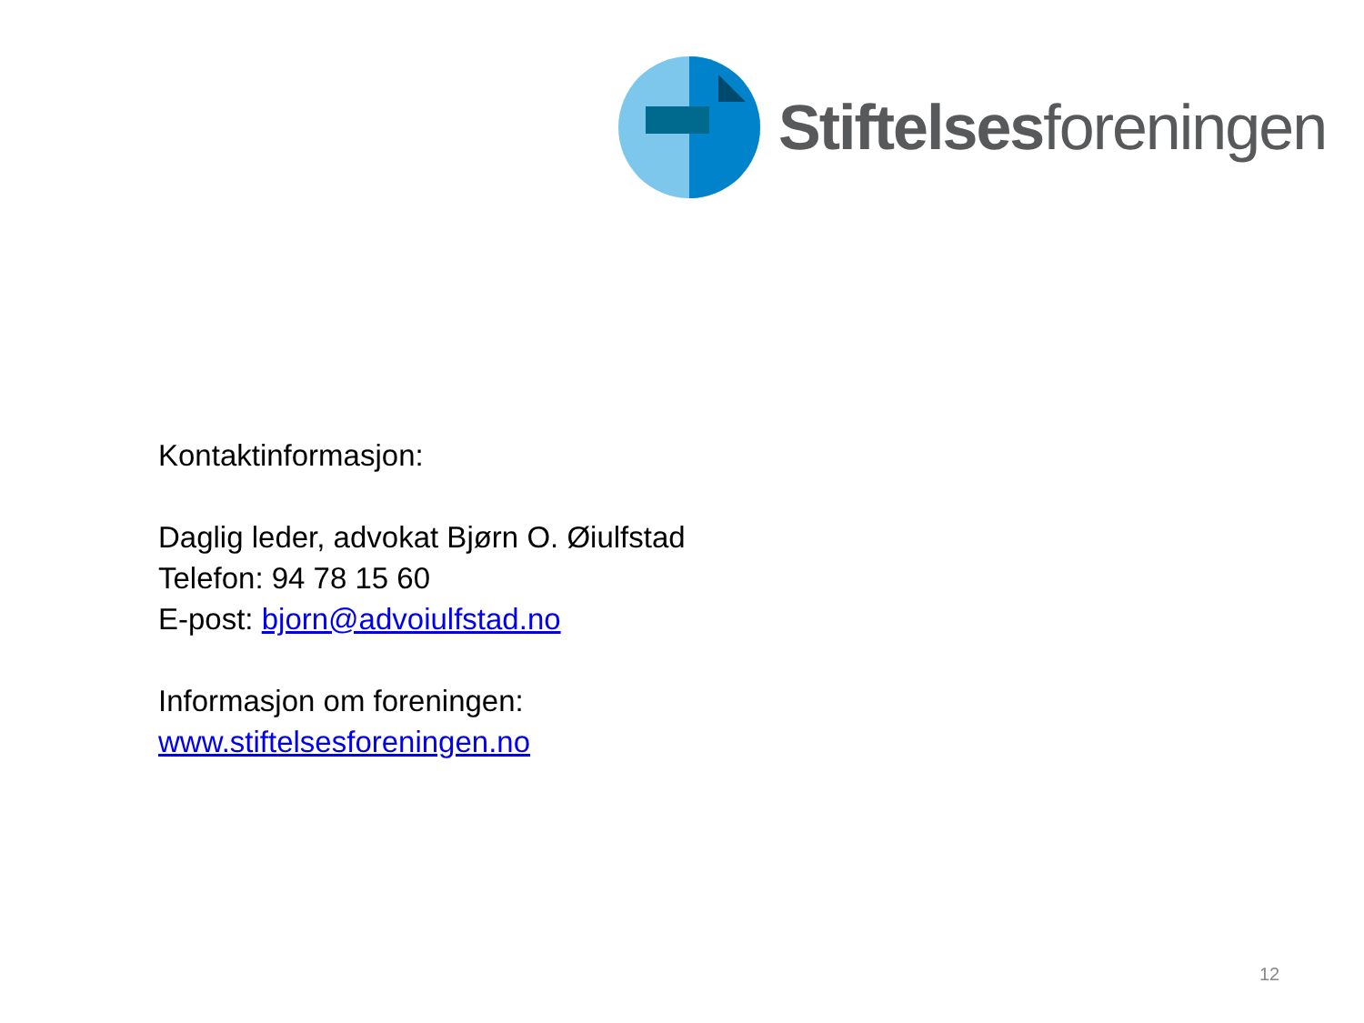Stiftelsesforeningen
Kontaktinformasjon:
Daglig leder, advokat Bjørn O. Øiulfstad
Telefon: 94 78 15 60
E-post: bjorn@advoiulfstad.no
Informasjon om foreningen:
www.stiftelsesforeningen.no
12